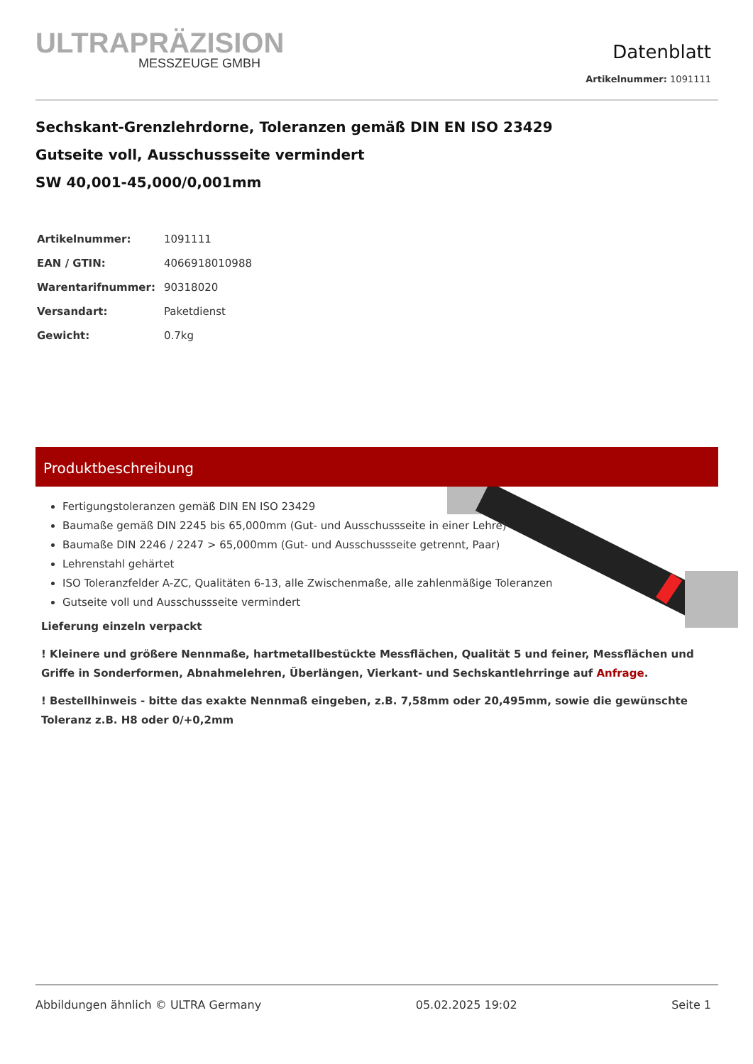ULTRAPRÄZISION
MESSZEUGE GMBH
Datenblatt
Artikelnummer: 1091111
Sechskant-Grenzlehrdorne, Toleranzen gemäß DIN EN ISO 23429
Gutseite voll, Ausschussseite vermindert
SW 40,001-45,000/0,001mm
| Artikelnummer: | 1091111 |
| EAN / GTIN: | 4066918010988 |
| Warentarifnummer: | 90318020 |
| Versandart: | Paketdienst |
| Gewicht: | 0.7kg |
Produktbeschreibung
Fertigungstoleranzen gemäß DIN EN ISO 23429
Baumaße gemäß DIN 2245 bis 65,000mm (Gut- und Ausschussseite in einer Lehre)
Baumaße DIN 2246 / 2247 > 65,000mm (Gut- und Ausschussseite getrennt, Paar)
Lehrenstahl gehärtet
ISO Toleranzfelder A-ZC, Qualitäten 6-13, alle Zwischenmaße, alle zahlenmäßige Toleranzen
Gutseite voll und Ausschussseite vermindert
Lieferung einzeln verpackt
! Kleinere und größere Nennmaße, hartmetallbestückte Messflächen, Qualität 5 und feiner, Messflächen und Griffe in Sonderformen, Abnahmelehren, Überlängen, Vierkant- und Sechskantlehrringe auf Anfrage.
! Bestellhinweis - bitte das exakte Nennmaß eingeben, z.B. 7,58mm oder 20,495mm, sowie die gewünschte Toleranz z.B. H8 oder 0/+0,2mm
Abbildungen ähnlich © ULTRA Germany 05.02.2025 19:02 Seite 1